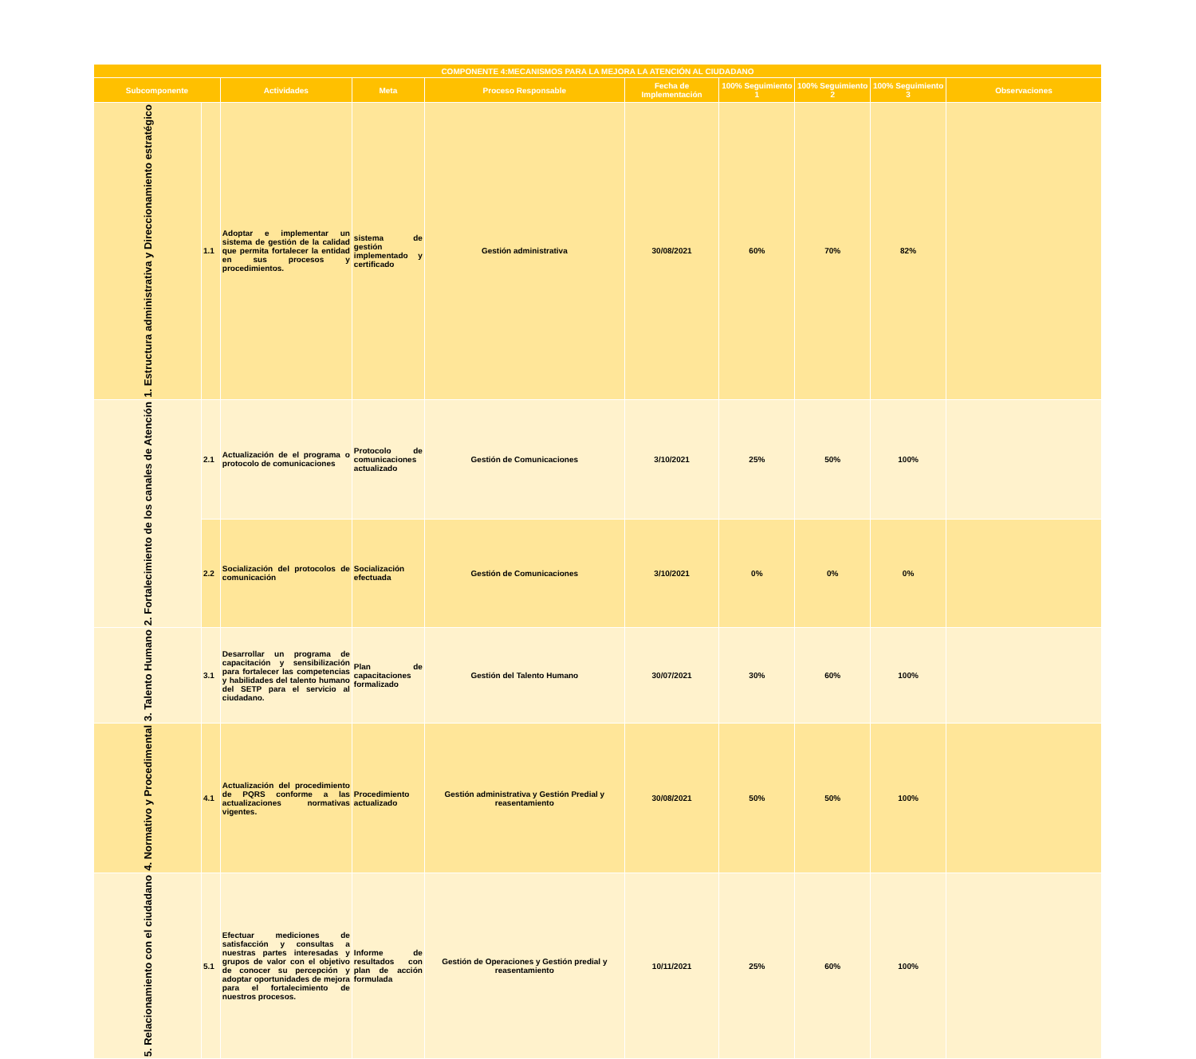| COMPONENTE 4:MECANISMOS PARA LA MEJORA LA ATENCIÓN AL CIUDADANO | | | | | | | | | |
| Subcomponente | | Actividades | Meta | Proceso Responsable | Fecha de Implementación | 100% Seguimiento 1 | 100% Seguimiento 2 | 100% Seguimiento 3 | Observaciones |
| 1. Estructura administrativa y Direccionamiento estratégico | 1.1 | Adoptar e implementar un sistema de gestión de la calidad que permita fortalecer la entidad en sus procesos y procedimientos. | sistema de gestión implementado y certificado | Gestión administrativa | 30/08/2021 | 60% | 70% | 82% | |
| 2. Fortalecimiento de los canales de Atención | 2.1 | Actualización de el programa o protocolo de comunicaciones | Protocolo de comunicaciones actualizado | Gestión de Comunicaciones | 3/10/2021 | 25% | 50% | 100% | |
| | 2.2 | Socialización del protocolos de comunicación | Socialización efectuada | Gestión de Comunicaciones | 3/10/2021 | 0% | 0% | 0% | |
| 3. Talento Humano | 3.1 | Desarrollar un programa de capacitación y sensibilización para fortalecer las competencias y habilidades del talento humano del SETP para el servicio al ciudadano. | Plan de capacitaciones formalizado | Gestión del Talento Humano | 30/07/2021 | 30% | 60% | 100% | |
| 4. Normativo y Procedimental | 4.1 | Actualización del procedimiento de PQRS conforme a las actualizaciones normativas vigentes. | Procedimiento actualizado | Gestión administrativa y Gestión Predial y reasentamiento | 30/08/2021 | 50% | 50% | 100% | |
| 5. Relacionamiento con el ciudadano | 5.1 | Efectuar mediciones de satisfacción y consultas a nuestras partes interesadas y grupos de valor con el objetivo de conocer su percepción y adoptar oportunidades de mejora para el fortalecimiento de nuestros procesos. | Informe de resultados con plan de acción formulada | Gestión de Operaciones y Gestión predial y reasentamiento | 10/11/2021 | 25% | 60% | 100% | |